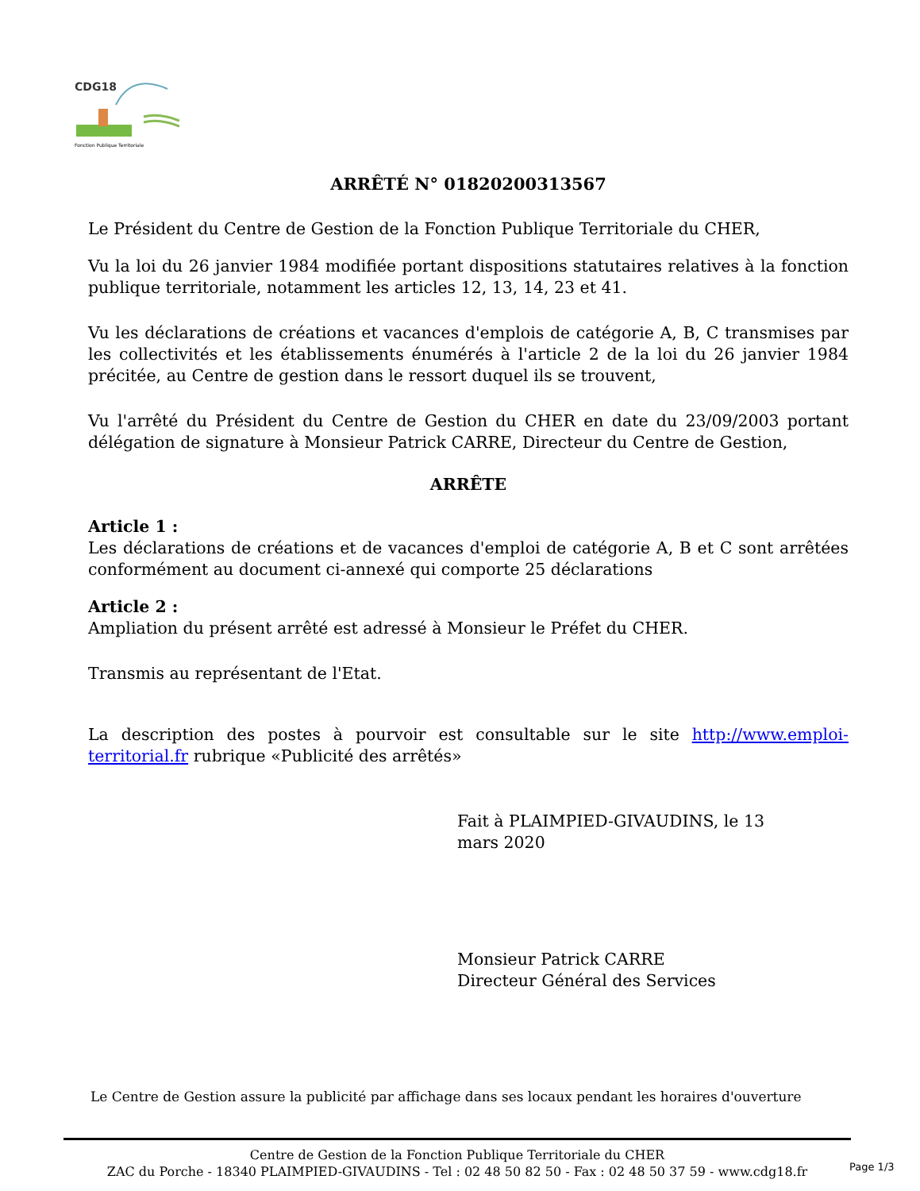CDG18
Fonction Publique Territoriale
ARRÊTÉ N° 01820200313567
Le Président du Centre de Gestion de la Fonction Publique Territoriale du CHER,
Vu la loi du 26 janvier 1984 modifiée portant dispositions statutaires relatives à la fonction publique territoriale, notamment les articles 12, 13, 14, 23 et 41.
Vu les déclarations de créations et vacances d'emplois de catégorie A, B, C transmises par les collectivités et les établissements énumérés à l'article 2 de la loi du 26 janvier 1984 précitée, au Centre de gestion dans le ressort duquel ils se trouvent,
Vu l'arrêté du Président du Centre de Gestion du CHER en date du 23/09/2003 portant délégation de signature à Monsieur Patrick CARRE, Directeur du Centre de Gestion,
ARRÊTE
Article 1 :
Les déclarations de créations et de vacances d'emploi de catégorie A, B et C sont arrêtées conformément au document ci-annexé qui comporte 25 déclarations
Article 2 :
Ampliation du présent arrêté est adressé à Monsieur le Préfet du CHER.
Transmis au représentant de l'Etat.
La description des postes à pourvoir est consultable sur le site http://www.emploi-territorial.fr rubrique «Publicité des arrêtés»
Fait à PLAIMPIED-GIVAUDINS, le 13
mars 2020
Monsieur Patrick CARRE
Directeur Général des Services
Le Centre de Gestion assure la publicité par affichage dans ses locaux pendant les horaires d'ouverture
Centre de Gestion de la Fonction Publique Territoriale du CHER
ZAC du Porche - 18340 PLAIMPIED-GIVAUDINS - Tel : 02 48 50 82 50 - Fax : 02 48 50 37 59 - www.cdg18.fr
Page 1/3